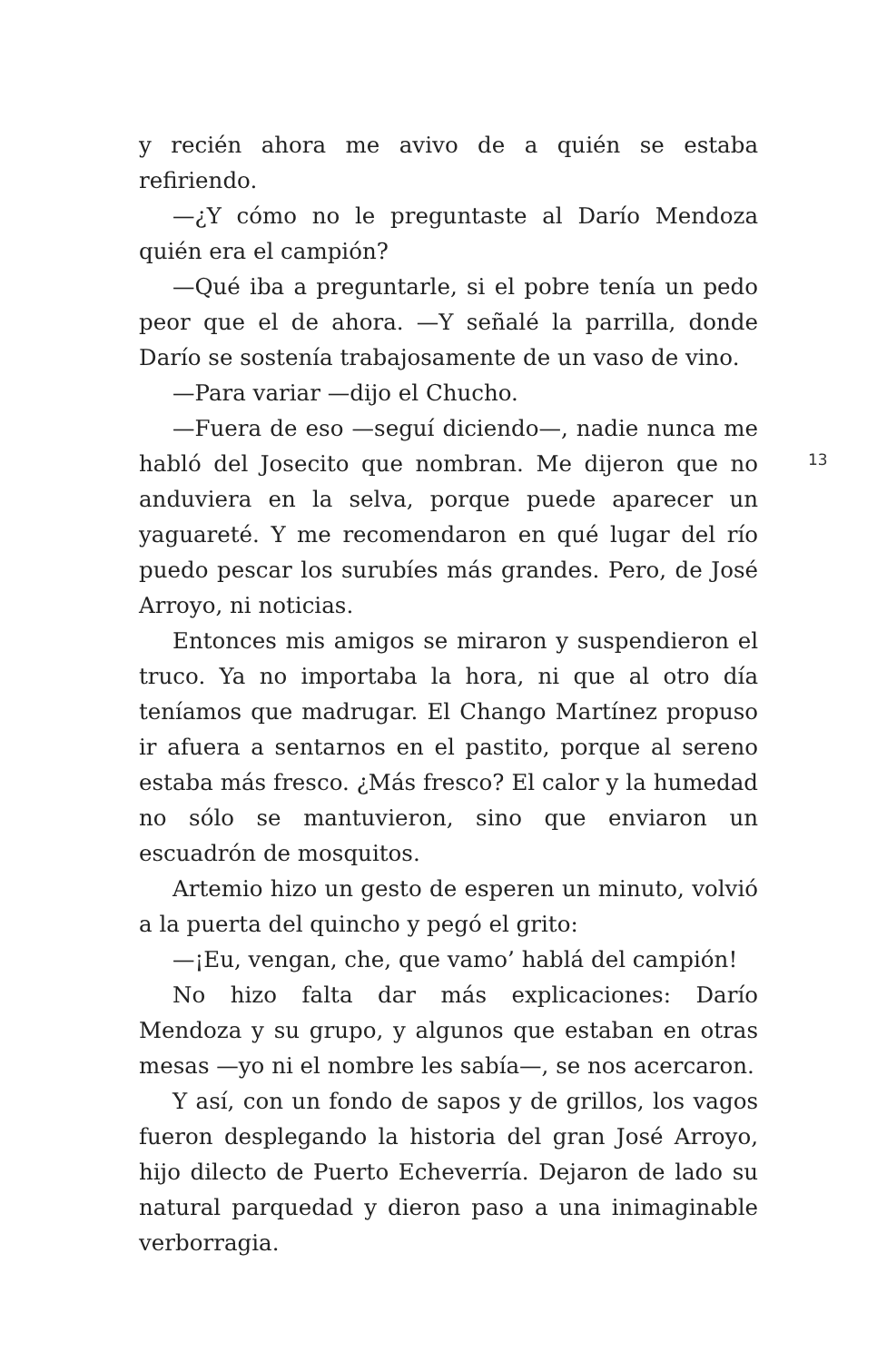y recién ahora me avivo de a quién se estaba refiriendo.
—¿Y cómo no le preguntaste al Darío Mendoza quién era el campión?
—Qué iba a preguntarle, si el pobre tenía un pedo peor que el de ahora. —Y señalé la parrilla, donde Darío se sostenía trabajosamente de un vaso de vino.
—Para variar —dijo el Chucho.
—Fuera de eso —seguí diciendo—, nadie nunca me habló del Josecito que nombran. Me dijeron que no anduviera en la selva, porque puede aparecer un yaguareté. Y me recomendaron en qué lugar del río puedo pescar los surubíes más grandes. Pero, de José Arroyo, ni noticias.
Entonces mis amigos se miraron y suspendieron el truco. Ya no importaba la hora, ni que al otro día teníamos que madrugar. El Chango Martínez propuso ir afuera a sentarnos en el pastito, porque al sereno estaba más fresco. ¿Más fresco? El calor y la humedad no sólo se mantuvieron, sino que enviaron un escuadrón de mosquitos.
Artemio hizo un gesto de esperen un minuto, volvió a la puerta del quincho y pegó el grito:
—¡Eu, vengan, che, que vamo’ hablá del campión!
No hizo falta dar más explicaciones: Darío Mendoza y su grupo, y algunos que estaban en otras mesas —yo ni el nombre les sabía—, se nos acercaron.
Y así, con un fondo de sapos y de grillos, los vagos fueron desplegando la historia del gran José Arroyo, hijo dilecto de Puerto Echeverría. Dejaron de lado su natural parquedad y dieron paso a una inimaginable verborragia.
13